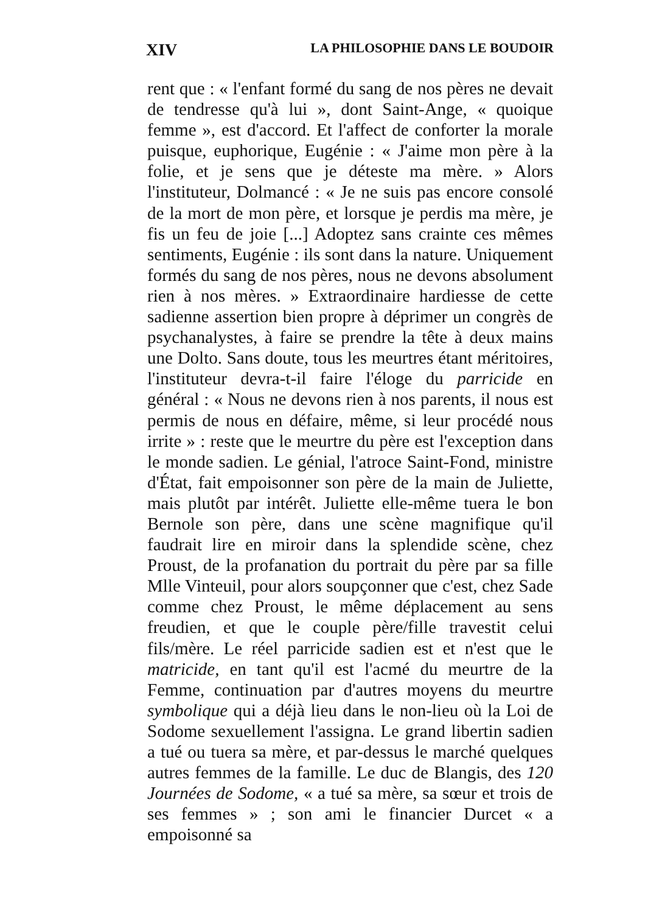XIV LA PHILOSOPHIE DANS LE BOUDOIR
rent que : « l'enfant formé du sang de nos pères ne devait de tendresse qu'à lui », dont Saint-Ange, « quoique femme », est d'accord. Et l'affect de conforter la morale puisque, euphorique, Eugénie : « J'aime mon père à la folie, et je sens que je déteste ma mère. » Alors l'instituteur, Dolmancé : « Je ne suis pas encore consolé de la mort de mon père, et lorsque je perdis ma mère, je fis un feu de joie [...] Adoptez sans crainte ces mêmes sentiments, Eugénie : ils sont dans la nature. Uniquement formés du sang de nos pères, nous ne devons absolument rien à nos mères. » Extraordinaire hardiesse de cette sadienne assertion bien propre à déprimer un congrès de psychanalystes, à faire se prendre la tête à deux mains une Dolto. Sans doute, tous les meurtres étant méritoires, l'instituteur devra-t-il faire l'éloge du parricide en général : « Nous ne devons rien à nos parents, il nous est permis de nous en défaire, même, si leur procédé nous irrite » : reste que le meurtre du père est l'exception dans le monde sadien. Le génial, l'atroce Saint-Fond, ministre d'État, fait empoisonner son père de la main de Juliette, mais plutôt par intérêt. Juliette elle-même tuera le bon Bernole son père, dans une scène magnifique qu'il faudrait lire en miroir dans la splendide scène, chez Proust, de la profanation du portrait du père par sa fille Mlle Vinteuil, pour alors soupçonner que c'est, chez Sade comme chez Proust, le même déplacement au sens freudien, et que le couple père/fille travestit celui fils/mère. Le réel parricide sadien est et n'est que le matricide, en tant qu'il est l'acmé du meurtre de la Femme, continuation par d'autres moyens du meurtre symbolique qui a déjà lieu dans le non-lieu où la Loi de Sodome sexuellement l'assigna. Le grand libertin sadien a tué ou tuera sa mère, et par-dessus le marché quelques autres femmes de la famille. Le duc de Blangis, des 120 Journées de Sodome, « a tué sa mère, sa sœur et trois de ses femmes » ; son ami le financier Durcet « a empoisonné sa